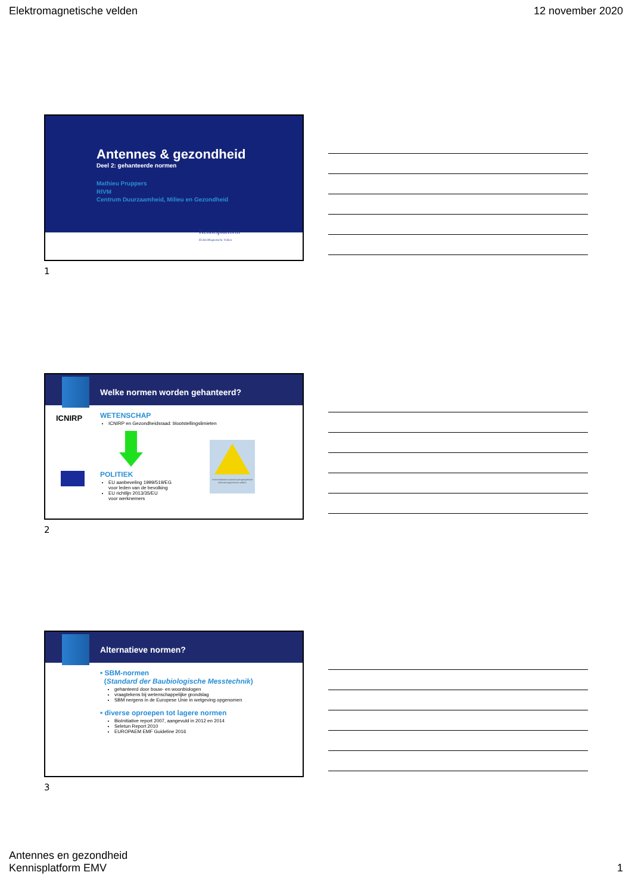Elektromagnetische velden 12 november 2020
Antennes & gezondheid
Deel 2: gehanteerde normen
Mathieu Pruppers
RIVM
Centrum Duurzaamheid, Milieu en Gezondheid
Kennisplatform
ElektroMagnetische Velden
1
Welke normen worden gehanteerd?
ICNIRP
WETENSCHAP
ICNIRP en Gezondheidsraad: blootstellingslimieten
POLITIEK
EU aanbeveling 1999/519/EG
voor leden van de bevolking
EU richtlijn 2013/35/EU
voor werknemers
Internationaal waarschuwingssymbool elektromagnetische velden
2
Alternatieve normen?
• SBM-normen
(Standard der Baubiologische Messtechnik)
gehanteerd door bouw- en woonbiologen
vraagtekens bij wetenschappelijke grondslag
SBM nergens in de Europese Unie in wetgeving opgenomen
• diverse oproepen tot lagere normen
BioInitiative report 2007, aangevuld in 2012 en 2014
Seletun Report 2010
EUROPAEM EMF Guideline 2016
3
Antennes en gezondheid
Kennisplatform EMV 1